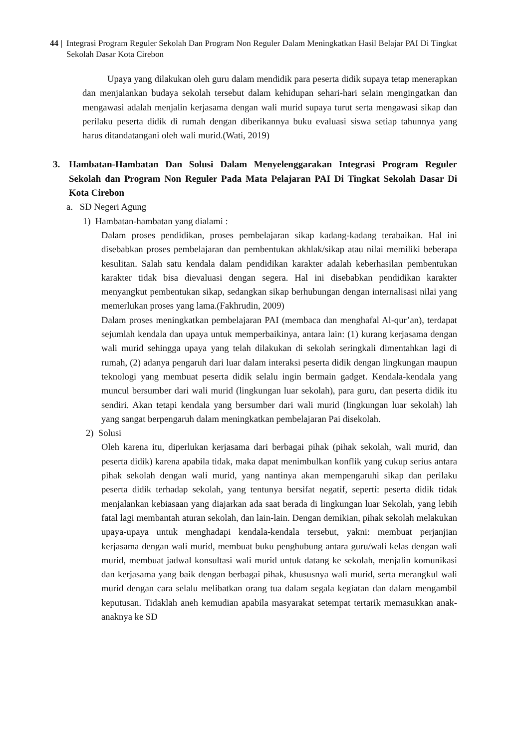44 | Integrasi Program Reguler Sekolah Dan Program Non Reguler Dalam Meningkatkan Hasil Belajar PAI Di Tingkat Sekolah Dasar Kota Cirebon
Upaya yang dilakukan oleh guru dalam mendidik para peserta didik supaya tetap menerapkan dan menjalankan budaya sekolah tersebut dalam kehidupan sehari-hari selain mengingatkan dan mengawasi adalah menjalin kerjasama dengan wali murid supaya turut serta mengawasi sikap dan perilaku peserta didik di rumah dengan diberikannya buku evaluasi siswa setiap tahunnya yang harus ditandatangani oleh wali murid.(Wati, 2019)
3. Hambatan-Hambatan Dan Solusi Dalam Menyelenggarakan Integrasi Program Reguler Sekolah dan Program Non Reguler Pada Mata Pelajaran PAI Di Tingkat Sekolah Dasar Di Kota Cirebon
a. SD Negeri Agung
1) Hambatan-hambatan yang dialami :
Dalam proses pendidikan, proses pembelajaran sikap kadang-kadang terabaikan. Hal ini disebabkan proses pembelajaran dan pembentukan akhlak/sikap atau nilai memiliki beberapa kesulitan. Salah satu kendala dalam pendidikan karakter adalah keberhasilan pembentukan karakter tidak bisa dievaluasi dengan segera. Hal ini disebabkan pendidikan karakter menyangkut pembentukan sikap, sedangkan sikap berhubungan dengan internalisasi nilai yang memerlukan proses yang lama.(Fakhrudin, 2009)
Dalam proses meningkatkan pembelajaran PAI (membaca dan menghafal Al-qur’an), terdapat sejumlah kendala dan upaya untuk memperbaikinya, antara lain: (1) kurang kerjasama dengan wali murid sehingga upaya yang telah dilakukan di sekolah seringkali dimentahkan lagi di rumah, (2) adanya pengaruh dari luar dalam interaksi peserta didik dengan lingkungan maupun teknologi yang membuat peserta didik selalu ingin bermain gadget. Kendala-kendala yang muncul bersumber dari wali murid (lingkungan luar sekolah), para guru, dan peserta didik itu sendiri. Akan tetapi kendala yang bersumber dari wali murid (lingkungan luar sekolah) lah yang sangat berpengaruh dalam meningkatkan pembelajaran Pai disekolah.
2) Solusi
Oleh karena itu, diperlukan kerjasama dari berbagai pihak (pihak sekolah, wali murid, dan peserta didik) karena apabila tidak, maka dapat menimbulkan konflik yang cukup serius antara pihak sekolah dengan wali murid, yang nantinya akan mempengaruhi sikap dan perilaku peserta didik terhadap sekolah, yang tentunya bersifat negatif, seperti: peserta didik tidak menjalankan kebiasaan yang diajarkan ada saat berada di lingkungan luar Sekolah, yang lebih fatal lagi membantah aturan sekolah, dan lain-lain. Dengan demikian, pihak sekolah melakukan upaya-upaya untuk menghadapi kendala-kendala tersebut, yakni: membuat perjanjian kerjasama dengan wali murid, membuat buku penghubung antara guru/wali kelas dengan wali murid, membuat jadwal konsultasi wali murid untuk datang ke sekolah, menjalin komunikasi dan kerjasama yang baik dengan berbagai pihak, khususnya wali murid, serta merangkul wali murid dengan cara selalu melibatkan orang tua dalam segala kegiatan dan dalam mengambil keputusan. Tidaklah aneh kemudian apabila masyarakat setempat tertarik memasukkan anak-anaknya ke SD